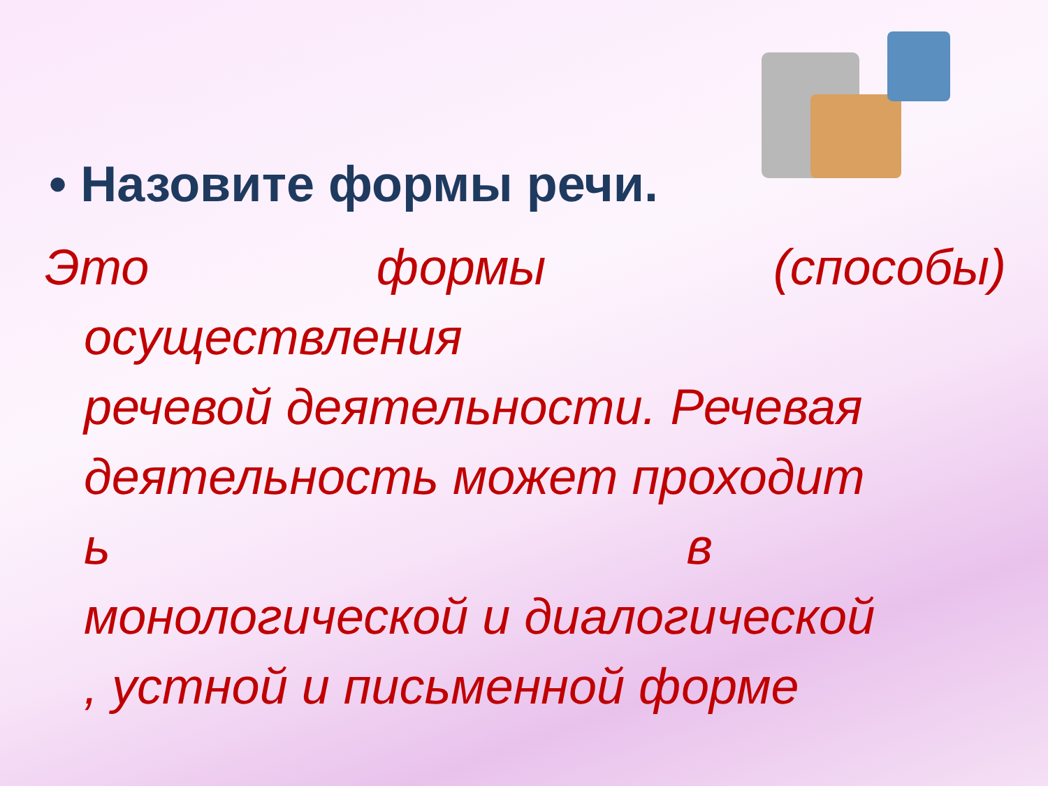• Назовите формы речи.
Это формы (способы)
осуществления
речевой деятельности. Речевая деятельность может проходит
ь в
монологической и диалогической
, устной и письменной форме